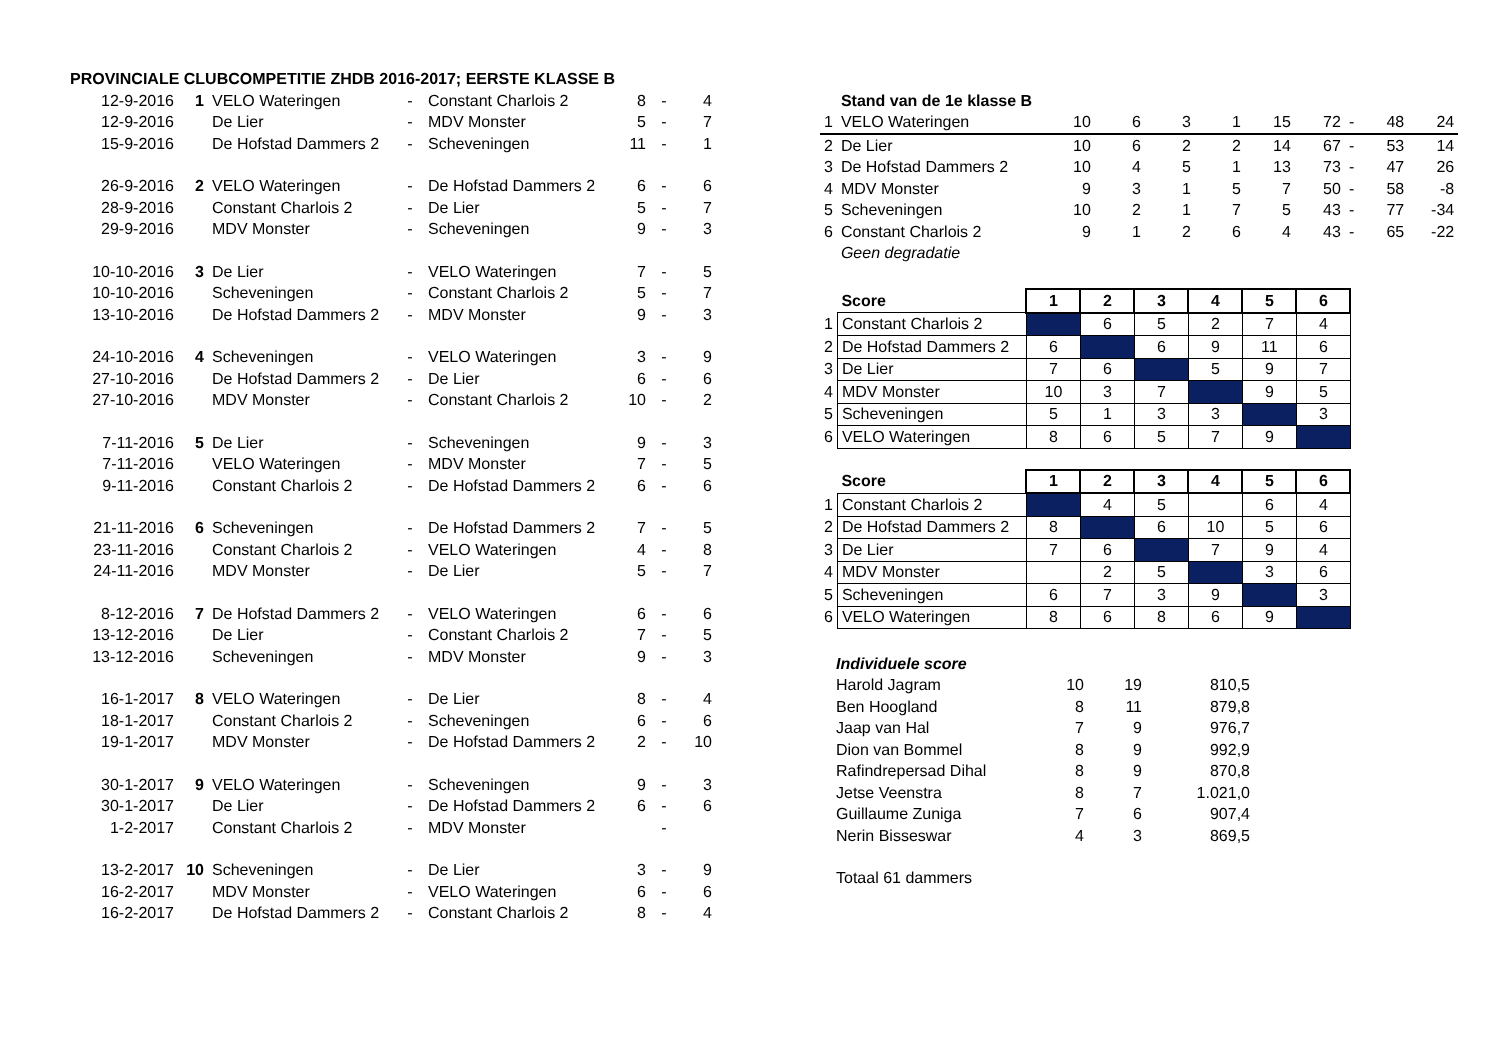PROVINCIALE CLUBCOMPETITIE ZHDB 2016-2017; EERSTE KLASSE B
| 12-9-2016 | 1 | VELO Wateringen | - | Constant Charlois 2 | 8 | - | 4 |
| 12-9-2016 | | De Lier | - | MDV Monster | 5 | - | 7 |
| 15-9-2016 | | De Hofstad Dammers 2 | - | Scheveningen | 11 | - | 1 |
| 26-9-2016 | 2 | VELO Wateringen | - | De Hofstad Dammers 2 | 6 | - | 6 |
| 28-9-2016 | | Constant Charlois 2 | - | De Lier | 5 | - | 7 |
| 29-9-2016 | | MDV Monster | - | Scheveningen | 9 | - | 3 |
| 10-10-2016 | 3 | De Lier | - | VELO Wateringen | 7 | - | 5 |
| 10-10-2016 | | Scheveningen | - | Constant Charlois 2 | 5 | - | 7 |
| 13-10-2016 | | De Hofstad Dammers 2 | - | MDV Monster | 9 | - | 3 |
| 24-10-2016 | 4 | Scheveningen | - | VELO Wateringen | 3 | - | 9 |
| 27-10-2016 | | De Hofstad Dammers 2 | - | De Lier | 6 | - | 6 |
| 27-10-2016 | | MDV Monster | - | Constant Charlois 2 | 10 | - | 2 |
| 7-11-2016 | 5 | De Lier | - | Scheveningen | 9 | - | 3 |
| 7-11-2016 | | VELO Wateringen | - | MDV Monster | 7 | - | 5 |
| 9-11-2016 | | Constant Charlois 2 | - | De Hofstad Dammers 2 | 6 | - | 6 |
| 21-11-2016 | 6 | Scheveningen | - | De Hofstad Dammers 2 | 7 | - | 5 |
| 23-11-2016 | | Constant Charlois 2 | - | VELO Wateringen | 4 | - | 8 |
| 24-11-2016 | | MDV Monster | - | De Lier | 5 | - | 7 |
| 8-12-2016 | 7 | De Hofstad Dammers 2 | - | VELO Wateringen | 6 | - | 6 |
| 13-12-2016 | | De Lier | - | Constant Charlois 2 | 7 | - | 5 |
| 13-12-2016 | | Scheveningen | - | MDV Monster | 9 | - | 3 |
| 16-1-2017 | 8 | VELO Wateringen | - | De Lier | 8 | - | 4 |
| 18-1-2017 | | Constant Charlois 2 | - | Scheveningen | 6 | - | 6 |
| 19-1-2017 | | MDV Monster | - | De Hofstad Dammers 2 | 2 | - | 10 |
| 30-1-2017 | 9 | VELO Wateringen | - | Scheveningen | 9 | - | 3 |
| 30-1-2017 | | De Lier | - | De Hofstad Dammers 2 | 6 | - | 6 |
| 1-2-2017 | | Constant Charlois 2 | - | MDV Monster | | - | |
| 13-2-2017 | 10 | Scheveningen | - | De Lier | 3 | - | 9 |
| 16-2-2017 | | MDV Monster | - | VELO Wateringen | 6 | - | 6 |
| 16-2-2017 | | De Hofstad Dammers 2 | - | Constant Charlois 2 | 8 | - | 4 |
| | Stand van de 1e klasse B | | | | | | | | | |
| 1 | VELO Wateringen | 10 | 6 | 3 | 1 | 15 | 72 | - | 48 | 24 |
| 2 | De Lier | 10 | 6 | 2 | 2 | 14 | 67 | - | 53 | 14 |
| 3 | De Hofstad Dammers 2 | 10 | 4 | 5 | 1 | 13 | 73 | - | 47 | 26 |
| 4 | MDV Monster | 9 | 3 | 1 | 5 | 7 | 50 | - | 58 | -8 |
| 5 | Scheveningen | 10 | 2 | 1 | 7 | 5 | 43 | - | 77 | -34 |
| 6 | Constant Charlois 2 | 9 | 1 | 2 | 6 | 4 | 43 | - | 65 | -22 |
| | Geen degradatie | | | | | | | | | |
| | Score | 1 | 2 | 3 | 4 | 5 | 6 |
| 1 | Constant Charlois 2 | | 6 | 5 | 2 | 7 | 4 |
| 2 | De Hofstad Dammers 2 | 6 | | 6 | 9 | 11 | 6 |
| 3 | De Lier | 7 | 6 | | 5 | 9 | 7 |
| 4 | MDV Monster | 10 | 3 | 7 | | 9 | 5 |
| 5 | Scheveningen | 5 | 1 | 3 | 3 | | 3 |
| 6 | VELO Wateringen | 8 | 6 | 5 | 7 | 9 | |
| | Score | 1 | 2 | 3 | 4 | 5 | 6 |
| 1 | Constant Charlois 2 | | 4 | 5 | | 6 | 4 |
| 2 | De Hofstad Dammers 2 | 8 | | 6 | 10 | 5 | 6 |
| 3 | De Lier | 7 | 6 | | 7 | 9 | 4 |
| 4 | MDV Monster | | 2 | 5 | | 3 | 6 |
| 5 | Scheveningen | 6 | 7 | 3 | 9 | | 3 |
| 6 | VELO Wateringen | 8 | 6 | 8 | 6 | 9 | |
| Individuele score | | | |
| Harold Jagram | 10 | 19 | 810,5 |
| Ben Hoogland | 8 | 11 | 879,8 |
| Jaap van Hal | 7 | 9 | 976,7 |
| Dion van Bommel | 8 | 9 | 992,9 |
| Rafindrepersad Dihal | 8 | 9 | 870,8 |
| Jetse Veenstra | 8 | 7 | 1.021,0 |
| Guillaume Zuniga | 7 | 6 | 907,4 |
| Nerin Bisseswar | 4 | 3 | 869,5 |
| Totaal 61 dammers | | | |